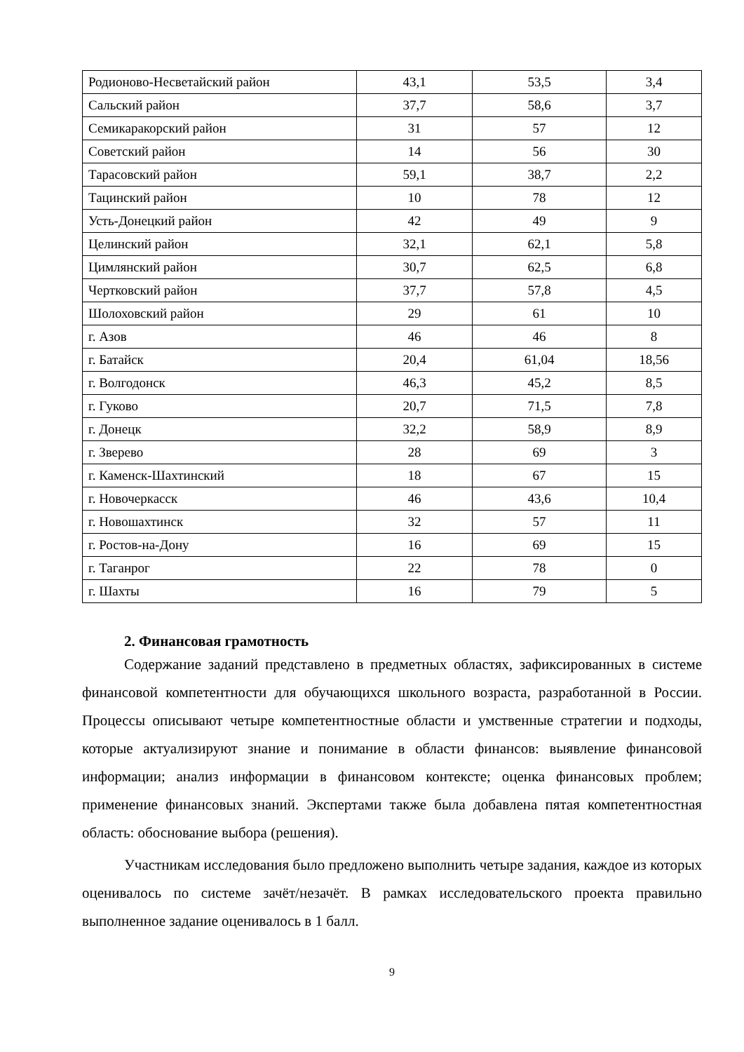| Родионово-Несветайский район | 43,1 | 53,5 | 3,4 |
| Сальский район | 37,7 | 58,6 | 3,7 |
| Семикаракорский район | 31 | 57 | 12 |
| Советский район | 14 | 56 | 30 |
| Тарасовский район | 59,1 | 38,7 | 2,2 |
| Тацинский район | 10 | 78 | 12 |
| Усть-Донецкий район | 42 | 49 | 9 |
| Целинский район | 32,1 | 62,1 | 5,8 |
| Цимлянский район | 30,7 | 62,5 | 6,8 |
| Чертковский район | 37,7 | 57,8 | 4,5 |
| Шолоховский район | 29 | 61 | 10 |
| г. Азов | 46 | 46 | 8 |
| г. Батайск | 20,4 | 61,04 | 18,56 |
| г. Волгодонск | 46,3 | 45,2 | 8,5 |
| г. Гуково | 20,7 | 71,5 | 7,8 |
| г. Донецк | 32,2 | 58,9 | 8,9 |
| г. Зверево | 28 | 69 | 3 |
| г. Каменск-Шахтинский | 18 | 67 | 15 |
| г. Новочеркасск | 46 | 43,6 | 10,4 |
| г. Новошахтинск | 32 | 57 | 11 |
| г. Ростов-на-Дону | 16 | 69 | 15 |
| г. Таганрог | 22 | 78 | 0 |
| г. Шахты | 16 | 79 | 5 |
2. Финансовая грамотность
Содержание заданий представлено в предметных областях, зафиксированных в системе финансовой компетентности для обучающихся школьного возраста, разработанной в России. Процессы описывают четыре компетентностные области и умственные стратегии и подходы, которые актуализируют знание и понимание в области финансов: выявление финансовой информации; анализ информации в финансовом контексте; оценка финансовых проблем; применение финансовых знаний. Экспертами также была добавлена пятая компетентностная область: обоснование выбора (решения).
Участникам исследования было предложено выполнить четыре задания, каждое из которых оценивалось по системе зачёт/незачёт. В рамках исследовательского проекта правильно выполненное задание оценивалось в 1 балл.
9